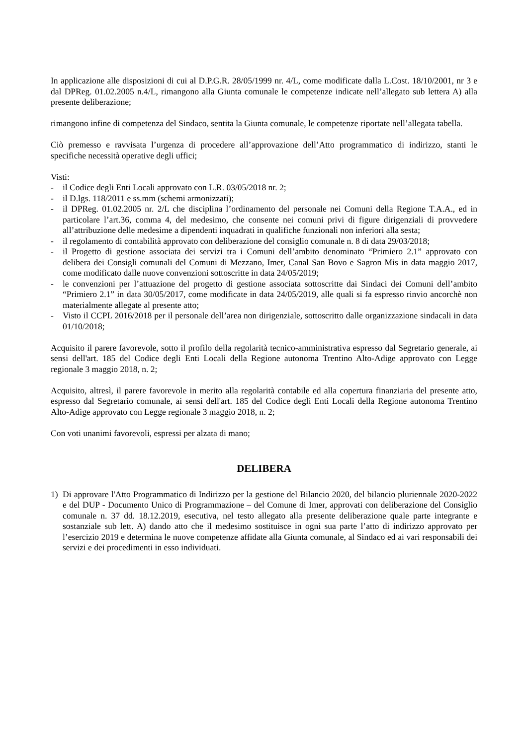In applicazione alle disposizioni di cui al D.P.G.R. 28/05/1999 nr. 4/L, come modificate dalla L.Cost. 18/10/2001, nr 3 e dal DPReg. 01.02.2005 n.4/L, rimangono alla Giunta comunale le competenze indicate nell’allegato sub lettera A) alla presente deliberazione;
rimangono infine di competenza del Sindaco, sentita la Giunta comunale, le competenze riportate nell’allegata tabella.
Ciò premesso e ravvisata l’urgenza di procedere all’approvazione dell’Atto programmatico di indirizzo, stanti le specifiche necessità operative degli uffici;
Visti:
- il Codice degli Enti Locali approvato con L.R. 03/05/2018 nr. 2;
- il D.lgs. 118/2011 e ss.mm (schemi armonizzati);
- il DPReg. 01.02.2005 nr. 2/L che disciplina l’ordinamento del personale nei Comuni della Regione T.A.A., ed in particolare l’art.36, comma 4, del medesimo, che consente nei comuni privi di figure dirigenziali di provvedere all’attribuzione delle medesime a dipendenti inquadrati in qualifiche funzionali non inferiori alla sesta;
- il regolamento di contabilità approvato con deliberazione del consiglio comunale n. 8 di data 29/03/2018;
- il Progetto di gestione associata dei servizi tra i Comuni dell’ambito denominato “Primiero 2.1” approvato con delibera dei Consigli comunali del Comuni di Mezzano, Imer, Canal San Bovo e Sagron Mis in data maggio 2017, come modificato dalle nuove convenzioni sottoscritte in data 24/05/2019;
- le convenzioni per l’attuazione del progetto di gestione associata sottoscritte dai Sindaci dei Comuni dell’ambito “Primiero 2.1” in data 30/05/2017, come modificate in data 24/05/2019, alle quali si fa espresso rinvio ancorchè non materialmente allegate al presente atto;
- Visto il CCPL 2016/2018 per il personale dell’area non dirigenziale, sottoscritto dalle organizzazione sindacali in data 01/10/2018;
Acquisito il parere favorevole, sotto il profilo della regolarità tecnico-amministrativa espresso dal Segretario generale, ai sensi dell'art. 185 del Codice degli Enti Locali della Regione autonoma Trentino Alto-Adige approvato con Legge regionale 3 maggio 2018, n. 2;
Acquisito, altresì, il parere favorevole in merito alla regolarità contabile ed alla copertura finanziaria del presente atto, espresso dal Segretario comunale, ai sensi dell'art. 185 del Codice degli Enti Locali della Regione autonoma Trentino Alto-Adige approvato con Legge regionale 3 maggio 2018, n. 2;
Con voti unanimi favorevoli, espressi per alzata di mano;
DELIBERA
1) Di approvare l'Atto Programmatico di Indirizzo per la gestione del Bilancio 2020, del bilancio pluriennale 2020-2022 e del DUP - Documento Unico di Programmazione – del Comune di Imer, approvati con deliberazione del Consiglio comunale n. 37 dd. 18.12.2019, esecutiva, nel testo allegato alla presente deliberazione quale parte integrante e sostanziale sub lett. A) dando atto che il medesimo sostituisce in ogni sua parte l’atto di indirizzo approvato per l’esercizio 2019 e determina le nuove competenze affidate alla Giunta comunale, al Sindaco ed ai vari responsabili dei servizi e dei procedimenti in esso individuati.